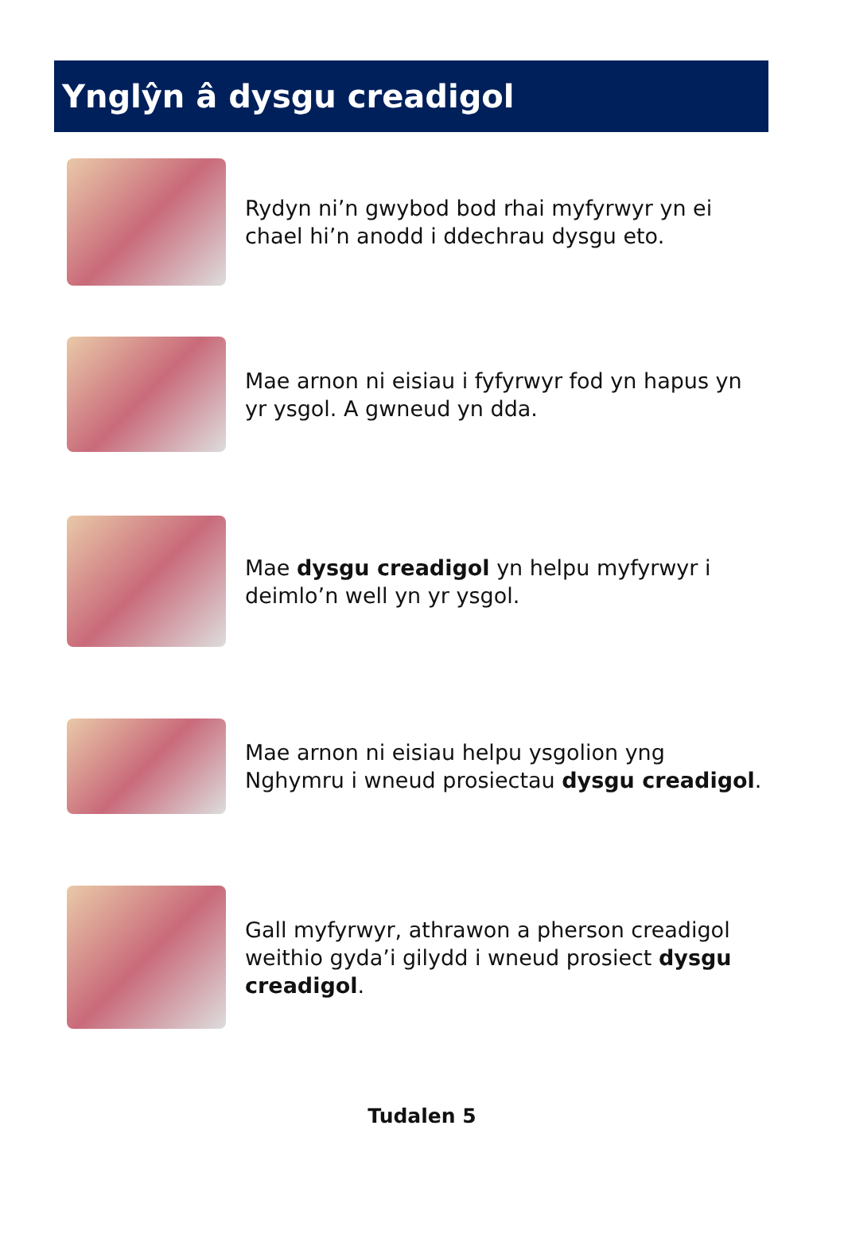Ynglŷn â dysgu creadigol
Rydyn ni’n gwybod bod rhai myfyrwyr yn ei chael hi’n anodd i ddechrau dysgu eto.
Mae arnon ni eisiau i fyfyrwyr fod yn hapus yn yr ysgol. A gwneud yn dda.
Mae dysgu creadigol yn helpu myfyrwyr i deimlo’n well yn yr ysgol.
Mae arnon ni eisiau helpu ysgolion yng Nghymru i wneud prosiectau dysgu creadigol.
Gall myfyrwyr, athrawon a pherson creadigol weithio gyda’i gilydd i wneud prosiect dysgu creadigol.
Tudalen 5